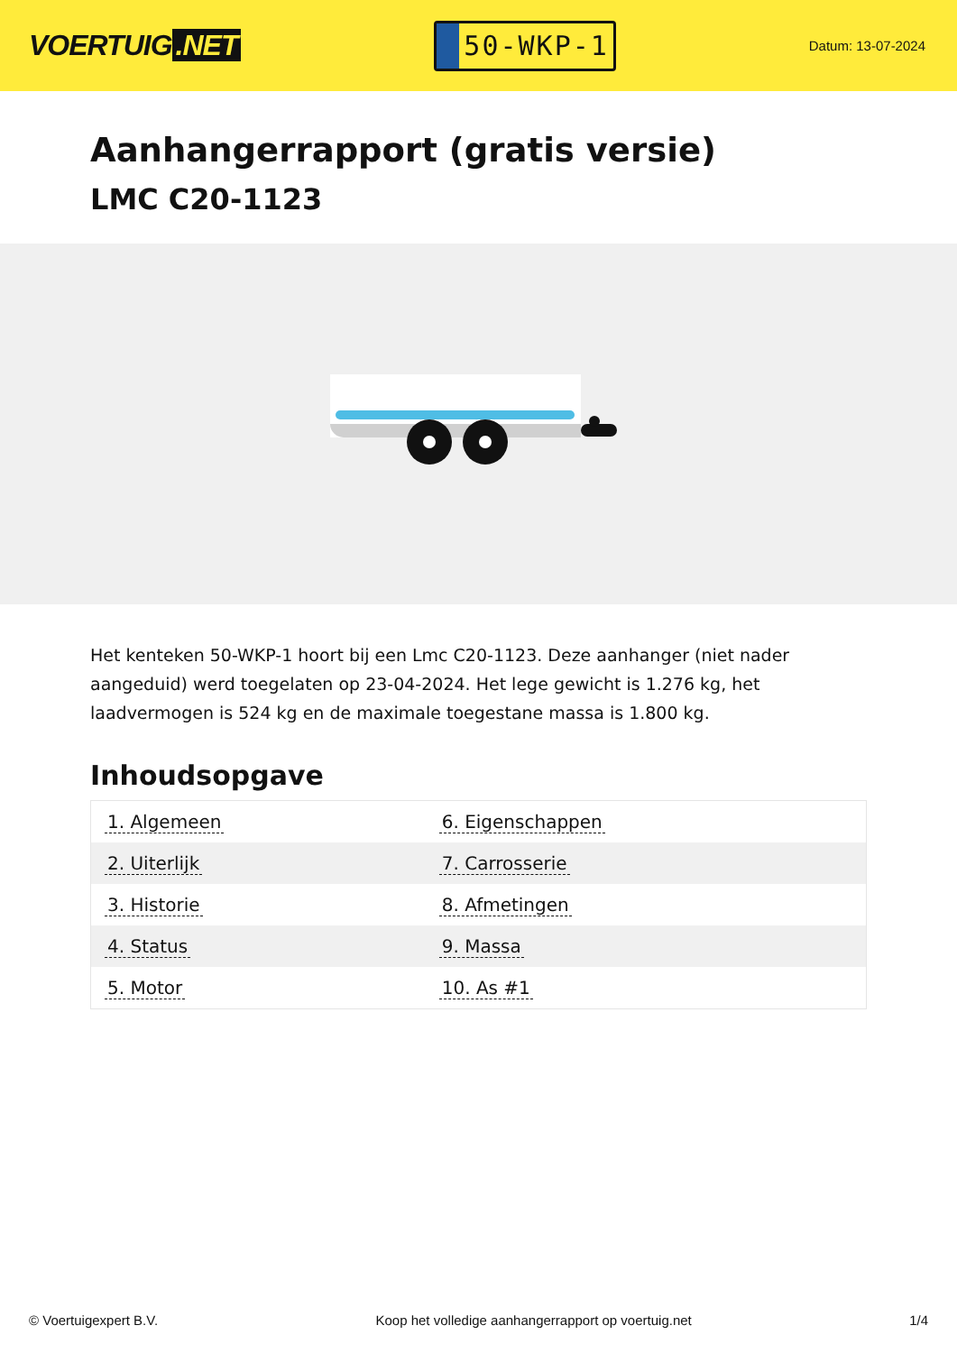VOERTUIG.NET
50-WKP-1
Datum: 13-07-2024
Aanhangerrapport (gratis versie)
LMC C20-1123
Het kenteken 50-WKP-1 hoort bij een Lmc C20-1123. Deze aanhanger (niet nader aangeduid) werd toegelaten op 23-04-2024. Het lege gewicht is 1.276 kg, het laadvermogen is 524 kg en de maximale toegestane massa is 1.800 kg.
Inhoudsopgave
| 1. Algemeen | 6. Eigenschappen |
| 2. Uiterlijk | 7. Carrosserie |
| 3. Historie | 8. Afmetingen |
| 4. Status | 9. Massa |
| 5. Motor | 10. As #1 |
© Voertuigexpert B.V. Koop het volledige aanhangerrapport op voertuig.net 1/4